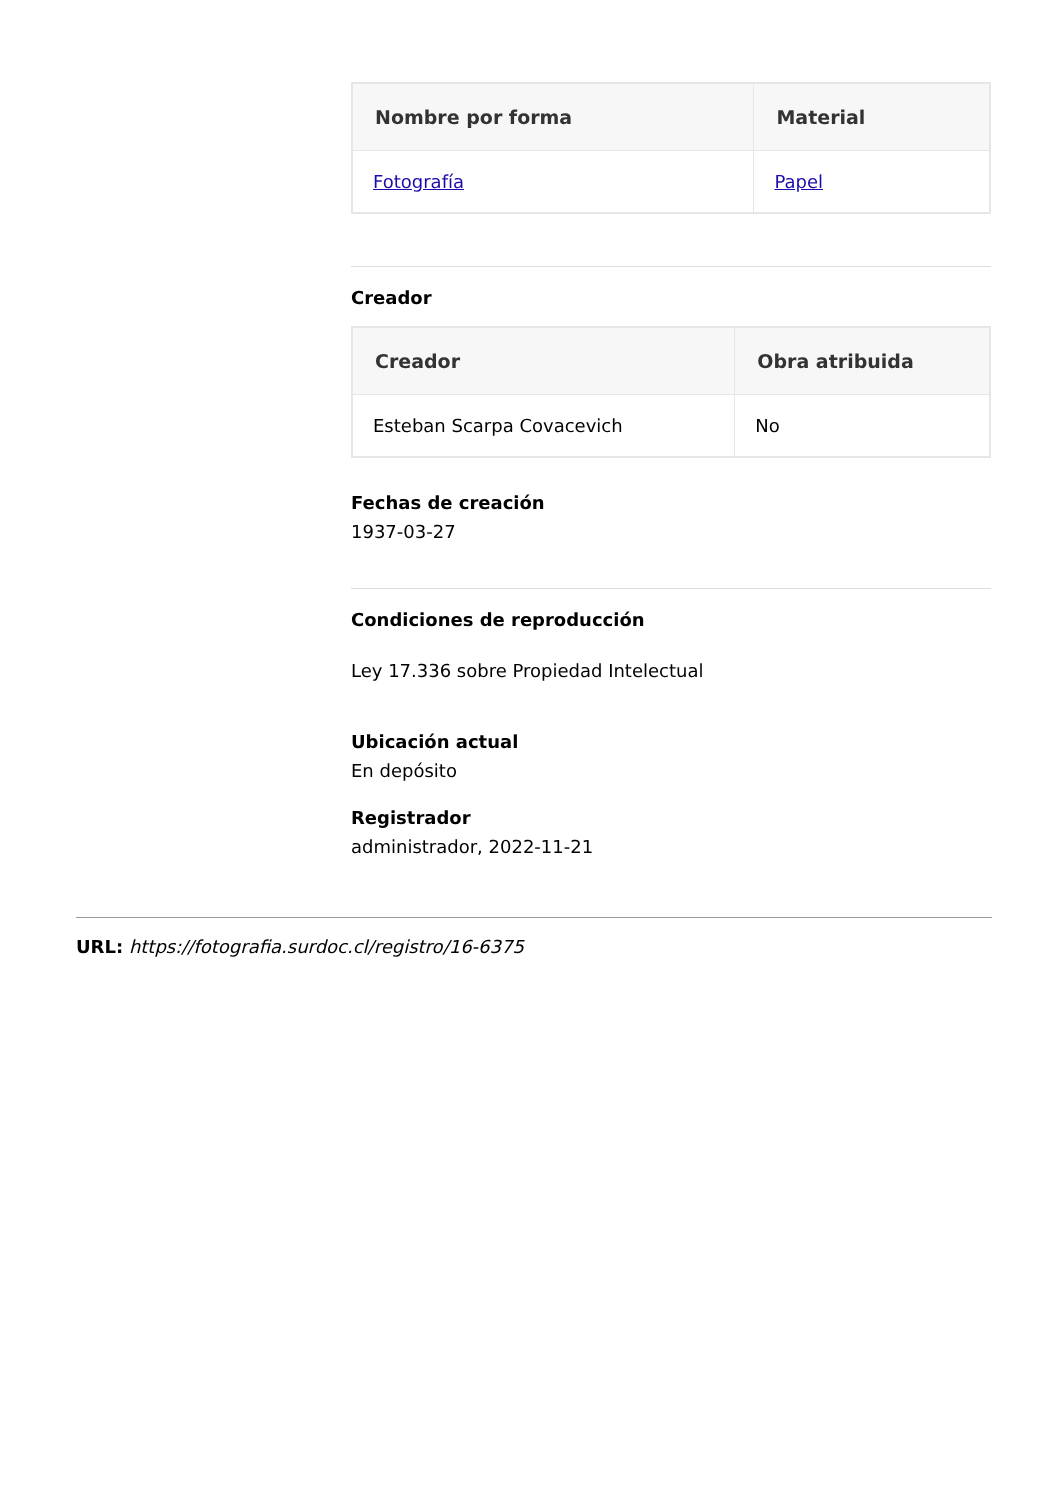| Nombre por forma | Material |
| --- | --- |
| Fotografía | Papel |
Creador
| Creador | Obra atribuida |
| --- | --- |
| Esteban Scarpa Covacevich | No |
Fechas de creación
1937-03-27
Condiciones de reproducción
Ley 17.336 sobre Propiedad Intelectual
Ubicación actual
En depósito
Registrador
administrador, 2022-11-21
URL: https://fotografia.surdoc.cl/registro/16-6375